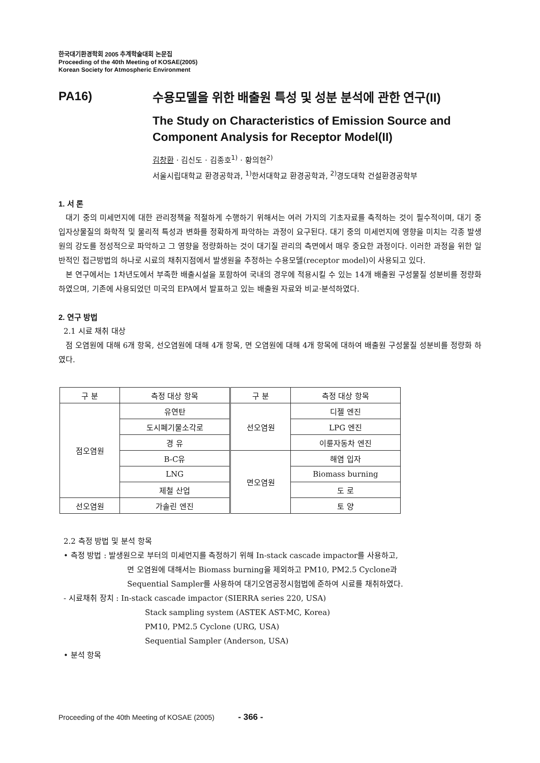한국대기환경학회 2005 추계학술대회 논문집
Proceeding of the 40th Meeting of KOSAE(2005)
Korean Society for Atmospheric Environment
PA16)
수용모델을 위한 배출원 특성 및 성분 분석에 관한 연구(II)
The Study on Characteristics of Emission Source and Component Analysis for Receptor Model(II)
김창환 · 김신도 · 김종호<sup>1)</sup> · 황의현<sup>2)</sup>
서울시립대학교 환경공학과, <sup>1)</sup>한서대학교 환경공학과, <sup>2)</sup>경도대학 건설환경공학부
1. 서 론
대기 중의 미세먼지에 대한 관리정책을 적절하게 수행하기 위해서는 여러 가지의 기초자료를 축적하는 것이 필수적이며, 대기 중 입자상물질의 화학적 및 물리적 특성과 변화를 정확하게 파악하는 과정이 요구된다. 대기 중의 미세먼지에 영향을 미치는 각종 발생원의 강도를 정성적으로 파악하고 그 영향을 정량화하는 것이 대기질 관리의 측면에서 매우 중요한 과정이다. 이러한 과정을 위한 일반적인 접근방법의 하나로 시료의 채취지점에서 발생원을 추정하는 수용모델(receptor model)이 사용되고 있다.
본 연구에서는 1차년도에서 부족한 배출시설을 포함하여 국내의 경우에 적용시킬 수 있는 14개 배출원 구성물질 성분비를 정량화 하였으며, 기존에 사용되었던 미국의 EPA에서 발표하고 있는 배출원 자료와 비교·분석하였다.
2. 연구 방법
2.1 시료 채취 대상
점 오염원에 대해 6개 항목, 선오염원에 대해 4개 항목, 면 오염원에 대해 4개 항목에 대하여 배출원 구성물질 성분비를 정량화 하였다.
| 구 분 | 측정 대상 항목 | 구 분 | 측정 대상 항목 |
| --- | --- | --- | --- |
| 점오염원 | 유연탄 | 선오염원 | 디젤 엔진 |
| | 도시폐기물소각로 | | LPG 엔진 |
| | 경 유 | | 이륜자동차 엔진 |
| | B-C유 | 면오염원 | 해염 입자 |
| | LNG | | Biomass burning |
| | 제철 산업 | | 도 로 |
| 선오염원 | 가솔린 엔진 | | 토 양 |
2.2 측정 방법 및 분석 항목
• 측정 방법 : 발생원으로 부터의 미세먼지를 측정하기 위해 In-stack cascade impactor를 사용하고,
면 오염원에 대해서는 Biomass burning을 제외하고 PM10, PM2.5 Cyclone과
Sequential Sampler를 사용하여 대기오염공정시험법에 준하여 시료를 채취하였다.
- 시료채취 장치 : In-stack cascade impactor (SIERRA series 220, USA)
Stack sampling system (ASTEK AST-MC, Korea)
PM10, PM2.5 Cyclone (URG, USA)
Sequential Sampler (Anderson, USA)
• 분석 항목
Proceeding of the 40th Meeting of KOSAE (2005) - 366 -